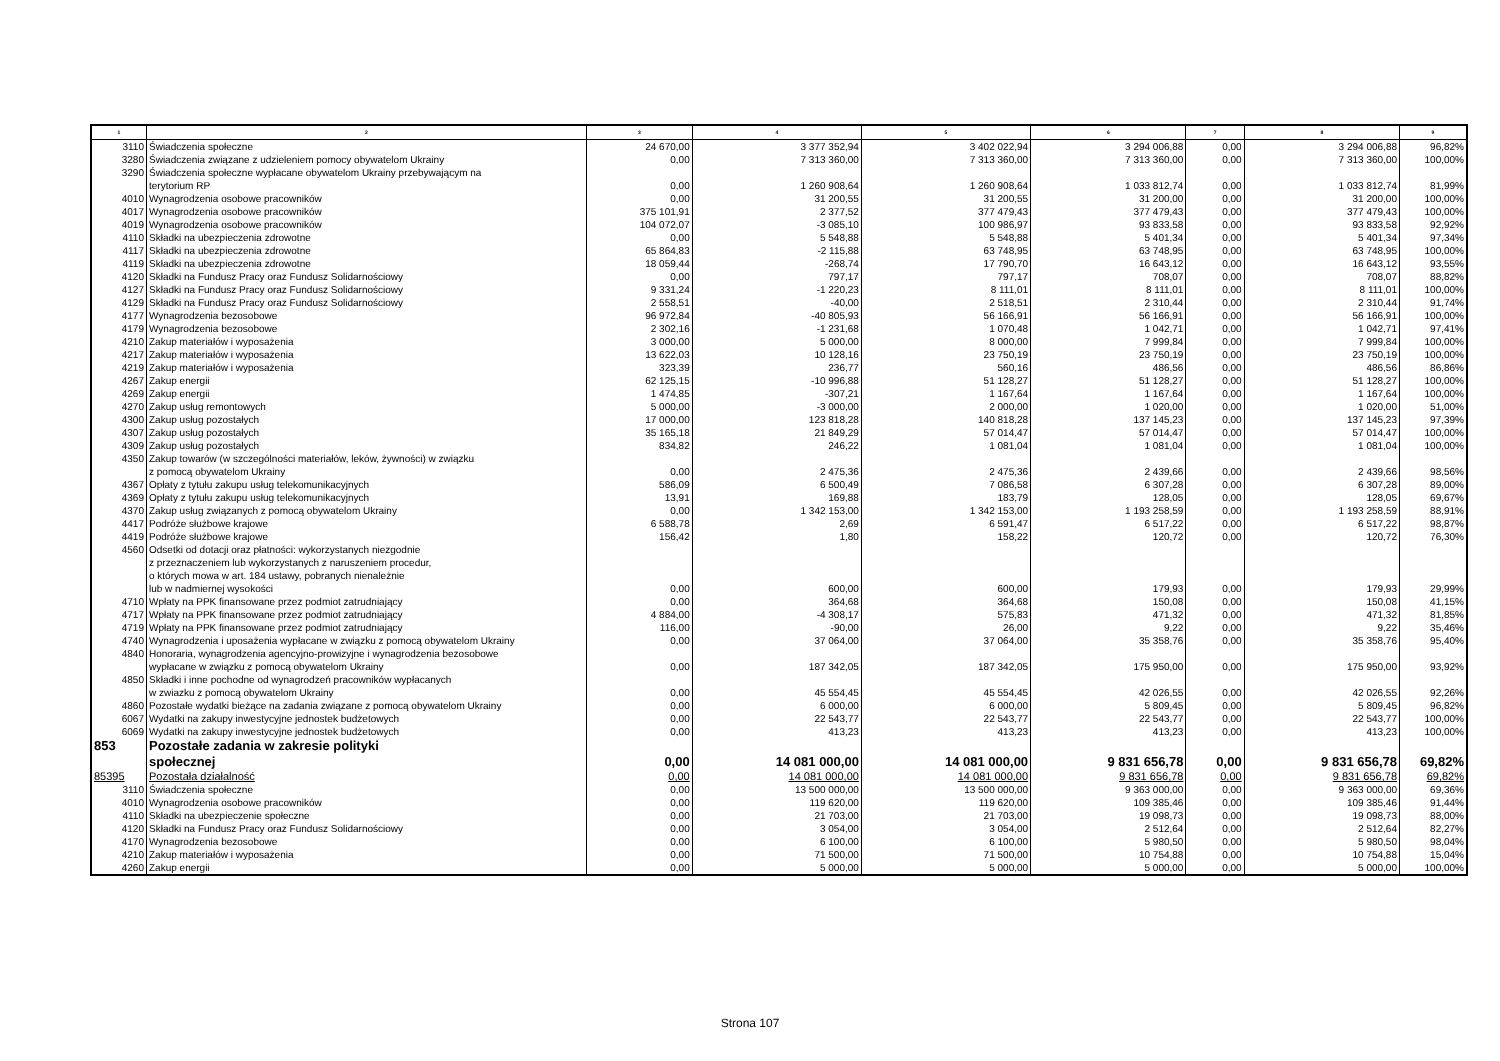| 1 | 2 | 3 | 4 | 5 | 6 | 7 | 8 | 9 |
| --- | --- | --- | --- | --- | --- | --- | --- | --- |
| 3110 | Świadczenia społeczne | 24 670,00 | 3 377 352,94 | 3 402 022,94 | 3 294 006,88 | 0,00 | 3 294 006,88 | 96,82% |
| 3280 | Świadczenia związane z udzieleniem pomocy obywatelom Ukrainy | 0,00 | 7 313 360,00 | 7 313 360,00 | 7 313 360,00 | 0,00 | 7 313 360,00 | 100,00% |
| 3290 | Świadczenia społeczne wypłacane obywatelom Ukrainy przebywającym na terytorium RP | 0,00 | 1 260 908,64 | 1 260 908,64 | 1 033 812,74 | 0,00 | 1 033 812,74 | 81,99% |
| 4010 | Wynagrodzenia osobowe pracowników | 0,00 | 31 200,55 | 31 200,55 | 31 200,00 | 0,00 | 31 200,00 | 100,00% |
| 4017 | Wynagrodzenia osobowe pracowników | 375 101,91 | 2 377,52 | 377 479,43 | 377 479,43 | 0,00 | 377 479,43 | 100,00% |
| 4019 | Wynagrodzenia osobowe pracowników | 104 072,07 | -3 085,10 | 100 986,97 | 93 833,58 | 0,00 | 93 833,58 | 92,92% |
| 4110 | Składki na ubezpieczenia zdrowotne | 0,00 | 5 548,88 | 5 548,88 | 5 401,34 | 0,00 | 5 401,34 | 97,34% |
| 4117 | Składki na ubezpieczenia zdrowotne | 65 864,83 | -2 115,88 | 63 748,95 | 63 748,95 | 0,00 | 63 748,95 | 100,00% |
| 4119 | Składki na ubezpieczenia zdrowotne | 18 059,44 | -268,74 | 17 790,70 | 16 643,12 | 0,00 | 16 643,12 | 93,55% |
| 4120 | Składki na Fundusz Pracy oraz Fundusz Solidarnościowy | 0,00 | 797,17 | 797,17 | 708,07 | 0,00 | 708,07 | 88,82% |
| 4127 | Składki na Fundusz Pracy oraz Fundusz Solidarnościowy | 9 331,24 | -1 220,23 | 8 111,01 | 8 111,01 | 0,00 | 8 111,01 | 100,00% |
| 4129 | Składki na Fundusz Pracy oraz Fundusz Solidarnościowy | 2 558,51 | -40,00 | 2 518,51 | 2 310,44 | 0,00 | 2 310,44 | 91,74% |
| 4177 | Wynagrodzenia bezosobowe | 96 972,84 | -40 805,93 | 56 166,91 | 56 166,91 | 0,00 | 56 166,91 | 100,00% |
| 4179 | Wynagrodzenia bezosobowe | 2 302,16 | -1 231,68 | 1 070,48 | 1 042,71 | 0,00 | 1 042,71 | 97,41% |
| 4210 | Zakup materiałów i wyposażenia | 3 000,00 | 5 000,00 | 8 000,00 | 7 999,84 | 0,00 | 7 999,84 | 100,00% |
| 4217 | Zakup materiałów i wyposażenia | 13 622,03 | 10 128,16 | 23 750,19 | 23 750,19 | 0,00 | 23 750,19 | 100,00% |
| 4219 | Zakup materiałów i wyposażenia | 323,39 | 236,77 | 560,16 | 486,56 | 0,00 | 486,56 | 86,86% |
| 4267 | Zakup energii | 62 125,15 | -10 996,88 | 51 128,27 | 51 128,27 | 0,00 | 51 128,27 | 100,00% |
| 4269 | Zakup energii | 1 474,85 | -307,21 | 1 167,64 | 1 167,64 | 0,00 | 1 167,64 | 100,00% |
| 4270 | Zakup usług remontowych | 5 000,00 | -3 000,00 | 2 000,00 | 1 020,00 | 0,00 | 1 020,00 | 51,00% |
| 4300 | Zakup usług pozostałych | 17 000,00 | 123 818,28 | 140 818,28 | 137 145,23 | 0,00 | 137 145,23 | 97,39% |
| 4307 | Zakup usług pozostałych | 35 165,18 | 21 849,29 | 57 014,47 | 57 014,47 | 0,00 | 57 014,47 | 100,00% |
| 4309 | Zakup usług pozostałych | 834,82 | 246,22 | 1 081,04 | 1 081,04 | 0,00 | 1 081,04 | 100,00% |
| 4350 | Zakup towarów (w szczególności materiałów, leków, żywności) w związku z pomocą obywatelom Ukrainy | 0,00 | 2 475,36 | 2 475,36 | 2 439,66 | 0,00 | 2 439,66 | 98,56% |
| 4367 | Opłaty z tytułu zakupu usług telekomunikacyjnych | 586,09 | 6 500,49 | 7 086,58 | 6 307,28 | 0,00 | 6 307,28 | 89,00% |
| 4369 | Opłaty z tytułu zakupu usług telekomunikacyjnych | 13,91 | 169,88 | 183,79 | 128,05 | 0,00 | 128,05 | 69,67% |
| 4370 | Zakup usług związanych z pomocą obywatelom Ukrainy | 0,00 | 1 342 153,00 | 1 342 153,00 | 1 193 258,59 | 0,00 | 1 193 258,59 | 88,91% |
| 4417 | Podróże służbowe krajowe | 6 588,78 | 2,69 | 6 591,47 | 6 517,22 | 0,00 | 6 517,22 | 98,87% |
| 4419 | Podróże służbowe krajowe | 156,42 | 1,80 | 158,22 | 120,72 | 0,00 | 120,72 | 76,30% |
| 4560 | Odsetki od dotacji oraz płatności: wykorzystanych niezgodnie z przeznaczeniem lub wykorzystanych z naruszeniem procedur, o których mowa w art. 184 ustawy, pobranych nienależnie lub w nadmiernej wysokości | 0,00 | 600,00 | 600,00 | 179,93 | 0,00 | 179,93 | 29,99% |
| 4710 | Wpłaty na PPK finansowane przez podmiot zatrudniający | 0,00 | 364,68 | 364,68 | 150,08 | 0,00 | 150,08 | 41,15% |
| 4717 | Wpłaty na PPK finansowane przez podmiot zatrudniający | 4 884,00 | -4 308,17 | 575,83 | 471,32 | 0,00 | 471,32 | 81,85% |
| 4719 | Wpłaty na PPK finansowane przez podmiot zatrudniający | 116,00 | -90,00 | 26,00 | 9,22 | 0,00 | 9,22 | 35,46% |
| 4740 | Wynagrodzenia i uposażenia wypłacane w związku z pomocą obywatelom Ukrainy | 0,00 | 37 064,00 | 37 064,00 | 35 358,76 | 0,00 | 35 358,76 | 95,40% |
| 4840 | Honoraria, wynagrodzenia agencyjno-prowizyjne i wynagrodzenia bezosobowe wypłacane w związku z pomocą obywatelom Ukrainy | 0,00 | 187 342,05 | 187 342,05 | 175 950,00 | 0,00 | 175 950,00 | 93,92% |
| 4850 | Składki i inne pochodne od wynagrodzeń pracowników wypłacanych w zwiazku z pomocą obywatelom Ukrainy | 0,00 | 45 554,45 | 45 554,45 | 42 026,55 | 0,00 | 42 026,55 | 92,26% |
| 4860 | Pozostałe wydatki bieżące na zadania związane z pomocą obywatelom Ukrainy | 0,00 | 6 000,00 | 6 000,00 | 5 809,45 | 0,00 | 5 809,45 | 96,82% |
| 6067 | Wydatki na zakupy inwestycyjne jednostek budżetowych | 0,00 | 22 543,77 | 22 543,77 | 22 543,77 | 0,00 | 22 543,77 | 100,00% |
| 6069 | Wydatki na zakupy inwestycyjne jednostek budżetowych | 0,00 | 413,23 | 413,23 | 413,23 | 0,00 | 413,23 | 100,00% |
| 853 | Pozostałe zadania w zakresie polityki społecznej | 0,00 | 14 081 000,00 | 14 081 000,00 | 9 831 656,78 | 0,00 | 9 831 656,78 | 69,82% |
| 85395 | Pozostała działalność | 0,00 | 14 081 000,00 | 14 081 000,00 | 9 831 656,78 | 0,00 | 9 831 656,78 | 69,82% |
| 3110 | Świadczenia społeczne | 0,00 | 13 500 000,00 | 13 500 000,00 | 9 363 000,00 | 0,00 | 9 363 000,00 | 69,36% |
| 4010 | Wynagrodzenia osobowe pracowników | 0,00 | 119 620,00 | 119 620,00 | 109 385,46 | 0,00 | 109 385,46 | 91,44% |
| 4110 | Składki na ubezpieczenie społeczne | 0,00 | 21 703,00 | 21 703,00 | 19 098,73 | 0,00 | 19 098,73 | 88,00% |
| 4120 | Składki na Fundusz Pracy oraz Fundusz Solidarnościowy | 0,00 | 3 054,00 | 3 054,00 | 2 512,64 | 0,00 | 2 512,64 | 82,27% |
| 4170 | Wynagrodzenia bezosobowe | 0,00 | 6 100,00 | 6 100,00 | 5 980,50 | 0,00 | 5 980,50 | 98,04% |
| 4210 | Zakup materiałów i wyposażenia | 0,00 | 71 500,00 | 71 500,00 | 10 754,88 | 0,00 | 10 754,88 | 15,04% |
| 4260 | Zakup energii | 0,00 | 5 000,00 | 5 000,00 | 5 000,00 | 0,00 | 5 000,00 | 100,00% |
Strona 107